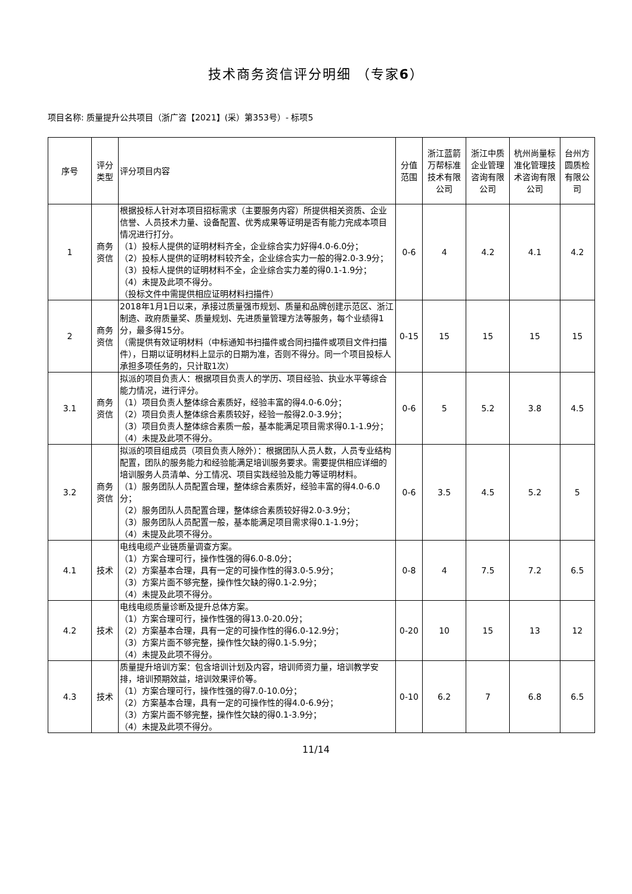技术商务资信评分明细 （专家6）
项目名称: 质量提升公共项目（浙广咨【2021】(采）第353号）- 标项5
| 序号 | 评分类型 | 评分项目内容 | 分值范围 | 浙江蓝箭万帮标准技术有限公司 | 浙江中质企业管理咨询有限公司 | 杭州尚量标准化管理技术咨询有限公司 | 台州方圆质检有限公司 |
| --- | --- | --- | --- | --- | --- | --- | --- |
| 1 | 商务资信 | 根据投标人针对本项目招标需求（主要服务内容）所提供相关资质、企业信誉、人员技术力量、设备配置、优秀成果等证明是否有能力完成本项目情况进行打分。 （1）投标人提供的证明材料齐全，企业综合实力好得4.0-6.0分； （2）投标人提供的证明材料较齐全，企业综合实力一般的得2.0-3.9分； （3）投标人提供的证明材料不全，企业综合实力差的得0.1-1.9分； （4）未提及此项不得分。 （投标文件中需提供相应证明材料扫描件） | 0-6 | 4 | 4.2 | 4.1 | 4.2 |
| 2 | 商务资信 | 2018年1月1日以来，承接过质量强市规划、质量和品牌创建示范区、浙江制造、政府质量奖、质量规划、先进质量管理方法等服务，每个业绩得1分，最多得15分。 （需提供有效证明材料（中标通知书扫描件或合同扫描件或项目文件扫描件），日期以证明材料上显示的日期为准，否则不得分。同一个项目投标人承担多项任务的，只计取1次） | 0-15 | 15 | 15 | 15 | 15 |
| 3.1 | 商务资信 | 拟派的项目负责人：根据项目负责人的学历、项目经验、执业水平等综合能力情况，进行评分。 （1）项目负责人整体综合素质好，经验丰富的得4.0-6.0分； （2）项目负责人整体综合素质较好，经验一般得2.0-3.9分； （3）项目负责人整体综合素质一般，基本能满足项目需求得0.1-1.9分； （4）未提及此项不得分。 | 0-6 | 5 | 5.2 | 3.8 | 4.5 |
| 3.2 | 商务资信 | 拟派的项目组成员（项目负责人除外）：根据团队人员人数，人员专业结构配置，团队的服务能力和经验能满足培训服务要求。需要提供相应详细的培训服务人员清单、分工情况、项目实践经验及能力等证明材料。 （1）服务团队人员配置合理，整体综合素质好，经验丰富的得4.0-6.0分； （2）服务团队人员配置合理，整体综合素质较好得2.0-3.9分； （3）服务团队人员配置一般，基本能满足项目需求得0.1-1.9分； （4）未提及此项不得分。 | 0-6 | 3.5 | 4.5 | 5.2 | 5 |
| 4.1 | 技术 | 电线电缆产业链质量调查方案。 （1）方案合理可行，操作性强的得6.0-8.0分； （2）方案基本合理，具有一定的可操作性的得3.0-5.9分； （3）方案片面不够完整，操作性欠缺的得0.1-2.9分； （4）未提及此项不得分。 | 0-8 | 4 | 7.5 | 7.2 | 6.5 |
| 4.2 | 技术 | 电线电缆质量诊断及提升总体方案。 （1）方案合理可行，操作性强的得13.0-20.0分； （2）方案基本合理，具有一定的可操作性的得6.0-12.9分； （3）方案片面不够完整，操作性欠缺的得0.1-5.9分； （4）未提及此项不得分。 | 0-20 | 10 | 15 | 13 | 12 |
| 4.3 | 技术 | 质量提升培训方案：包含培训计划及内容，培训师资力量，培训教学安排，培训预期效益，培训效果评价等。 （1）方案合理可行，操作性强的得7.0-10.0分； （2）方案基本合理，具有一定的可操作性的得4.0-6.9分； （3）方案片面不够完整，操作性欠缺的得0.1-3.9分； （4）未提及此项不得分。 | 0-10 | 6.2 | 7 | 6.8 | 6.5 |
11/14